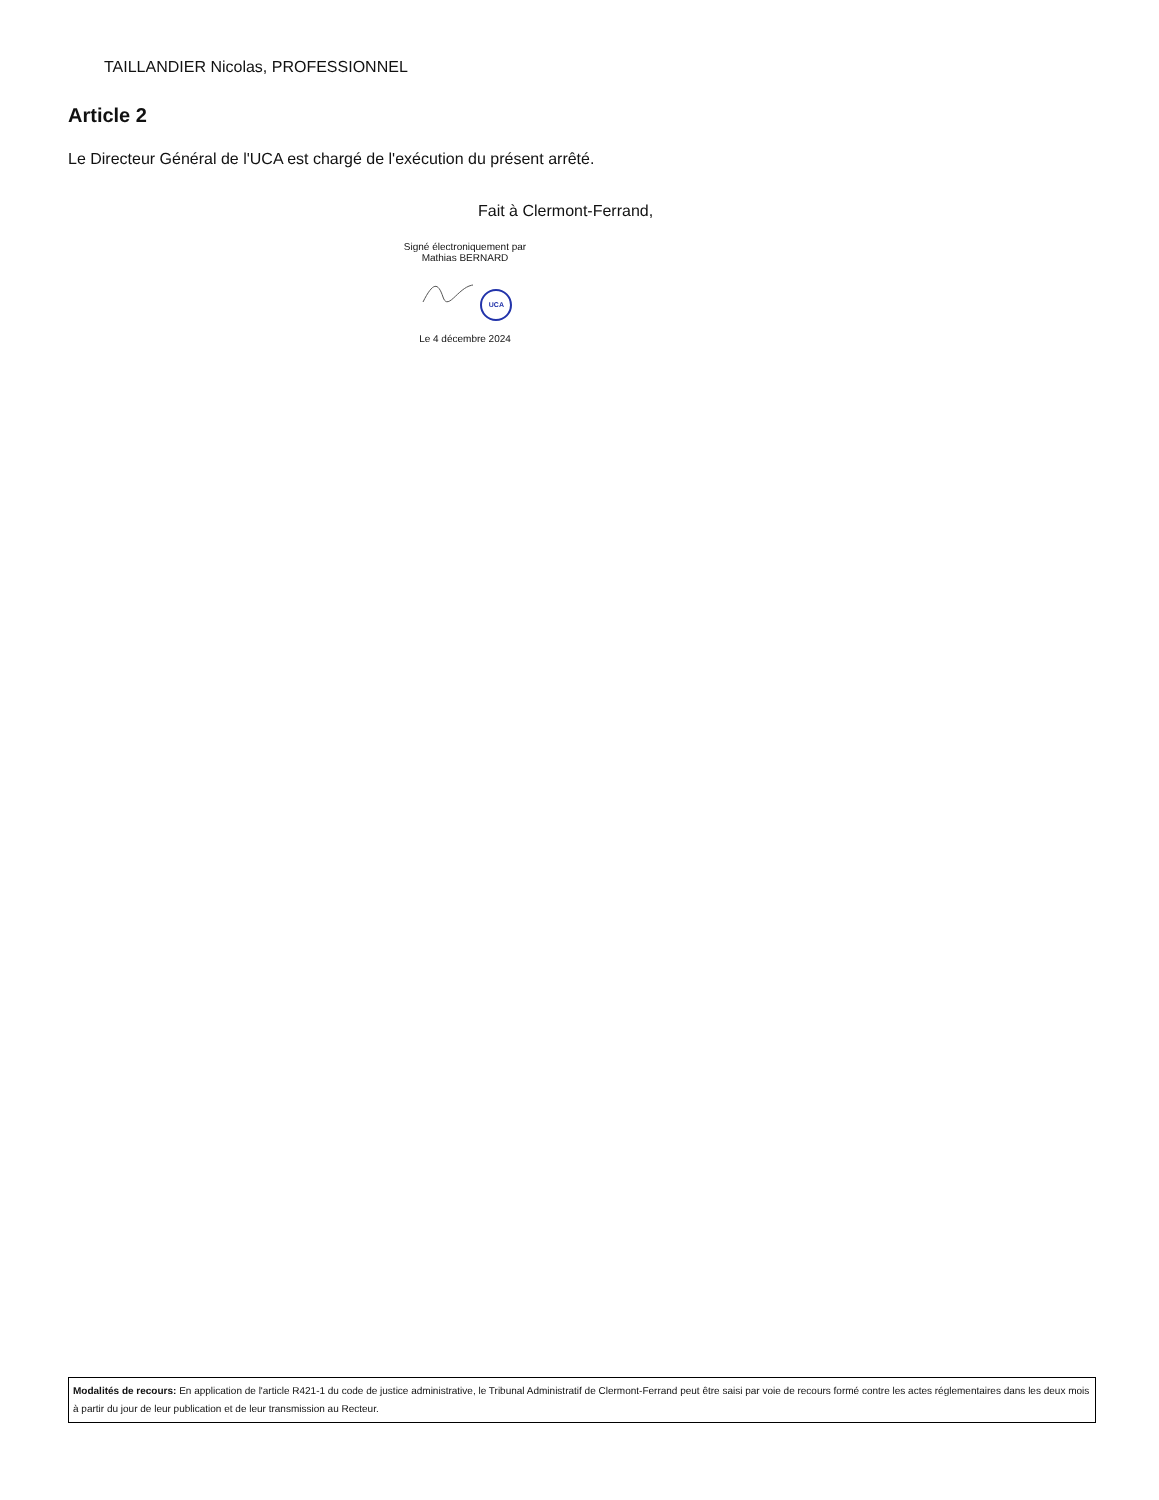TAILLANDIER Nicolas, PROFESSIONNEL
Article 2
Le Directeur Général de l'UCA est chargé de l'exécution du présent arrêté.
Fait à Clermont-Ferrand,
Signé électroniquement par
Mathias BERNARD
UCA
Le 4 décembre 2024
Modalités de recours: En application de l'article R421-1 du code de justice administrative, le Tribunal Administratif de Clermont-Ferrand peut être saisi par voie de recours formé contre les actes réglementaires dans les deux mois à partir du jour de leur publication et de leur transmission au Recteur.